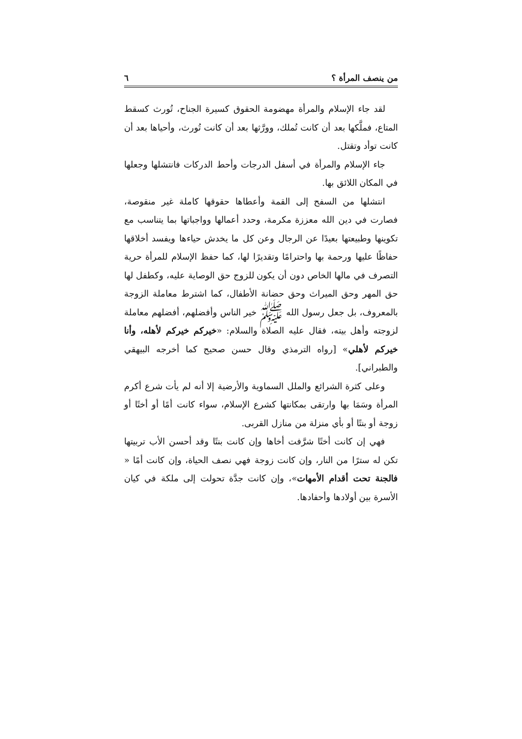من ينصف المرأة ؟ ٦
لقد جاء الإسلام والمرأة مهضومة الحقوق كسيرة الجناح، تُورث كسقط المتاع، فملَّكها بعد أن كانت تُملك، وورَّثها بعد أن كانت تُورث، وأحياها بعد أن كانت توأد وتقتل.
جاء الإسلام والمرأة في أسفل الدرجات وأحط الدركات فانتشلها وجعلها في المكان اللائق بها.
انتشلها من السفح إلى القمة وأعطاها حقوقها كاملة غير منقوصة، فصارت في دين الله معززة مكرمة، وحدد أعمالها وواجباتها بما يتناسب مع تكوينها وطبيعتها بعيدًا عن الرجال وعن كل ما يخدش حياءها ويفسد أخلاقها حفاظًا عليها ورحمة بها واحترامًا وتقديرًا لها، كما حفظ الإسلام للمرأة حرية التصرف في مالها الخاص دون أن يكون للزوج حق الوصاية عليه، وكطفل لها حق المهر وحق الميراث وحق حضانة الأطفال، كما اشترط معاملة الزوجة بالمعروف، بل جعل رسول الله ﷺ خير الناس وأفضلهم، أفضلهم معاملة لزوجته وأهل بيته، فقال عليه الصلاة والسلام: «خيركم خيركم لأهله، وأنا خيركم لأهلي» [رواه الترمذي وقال حسن صحيح كما أخرجه البيهقي والطبراني].
وعلى كثرة الشرائع والملل السماوية والأرضية إلا أنه لم يأت شرع أكرم المرأة وسَمَا بها وارتقى بمكانتها كشرع الإسلام، سواء كانت أمًا أو أختًا أو زوجة أو بنتًا أو بأي منزلة من منازل القربى.
فهي إن كانت أختًا شرَّفت أخاها وإن كانت بنتًا وقد أحسن الأب تربيتها تكن له سترًا من النار، وإن كانت زوجة فهي نصف الحياة، وإن كانت أمًا « فالجنة تحت أقدام الأمهات»، وإن كانت جدَّة تحولت إلى ملكة في كيان الأسرة بين أولادها وأحفادها.